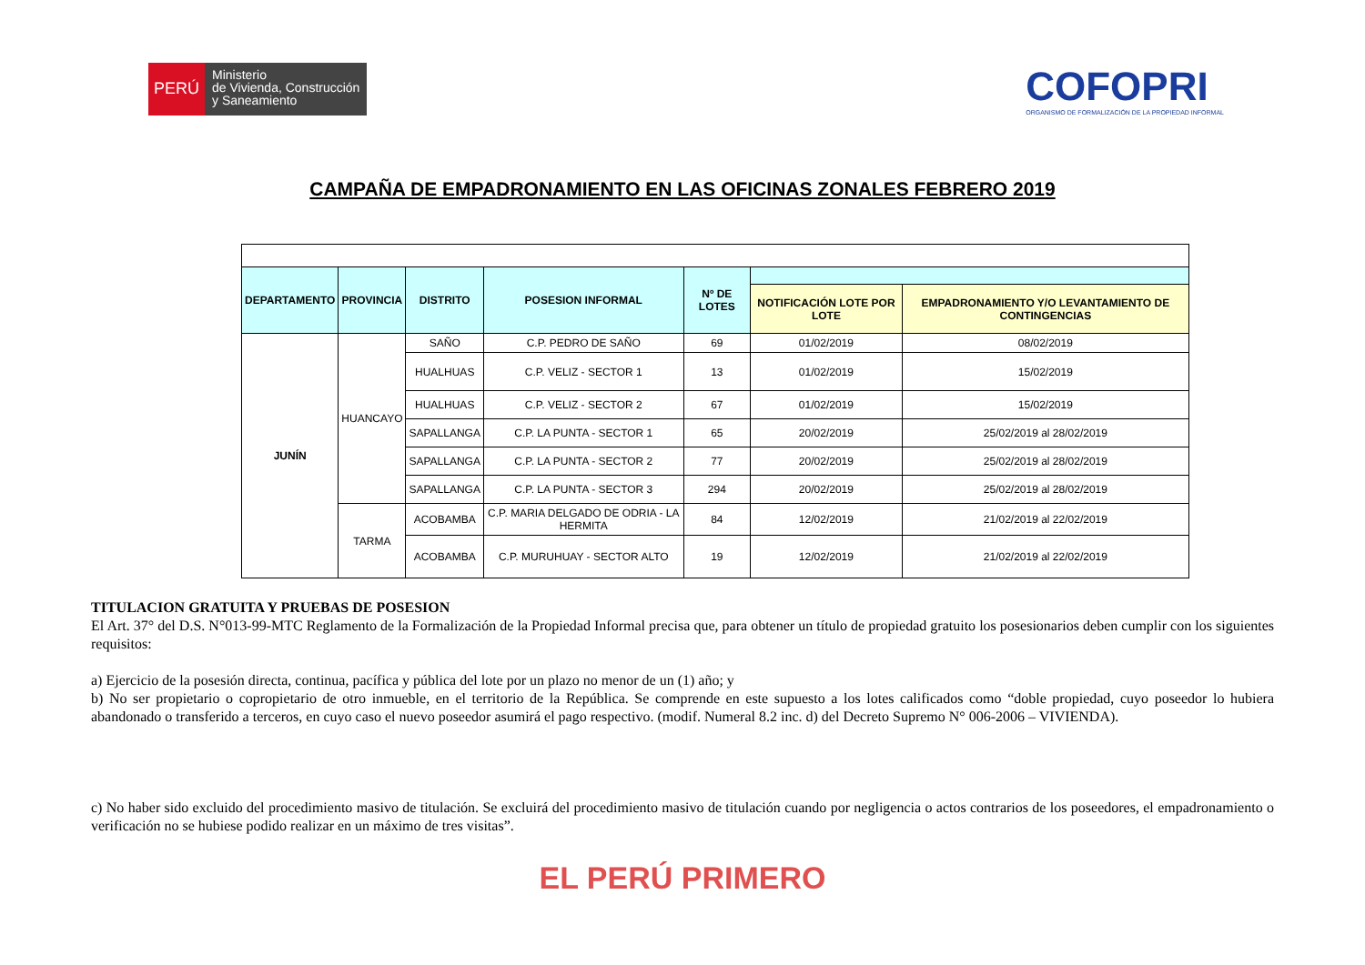PERÚ
Ministerio
de Vivienda, Construcción
y Saneamiento
COFOPRI
ORGANISMO DE FORMALIZACIÓN DE LA PROPIEDAD INFORMAL
CAMPAÑA DE EMPADRONAMIENTO EN LAS OFICINAS ZONALES FEBRERO 2019
| DEPARTAMENTO | PROVINCIA | DISTRITO | POSESION INFORMAL | Nº DE LOTES | | |
| --- | --- | --- | --- | --- | --- | --- |
| | | | | | NOTIFICACIÓN LOTE POR LOTE | EMPADRONAMIENTO Y/O LEVANTAMIENTO DE CONTINGENCIAS |
| JUNÍN | HUANCAYO | SAÑO | C.P. PEDRO DE SAÑO | 69 | 01/02/2019 | 08/02/2019 |
| | | HUALHUAS | C.P. VELIZ - SECTOR 1 | 13 | 01/02/2019 | 15/02/2019 |
| | | HUALHUAS | C.P. VELIZ - SECTOR 2 | 67 | 01/02/2019 | 15/02/2019 |
| | | SAPALLANGA | C.P. LA PUNTA - SECTOR 1 | 65 | 20/02/2019 | 25/02/2019 al 28/02/2019 |
| | | SAPALLANGA | C.P. LA PUNTA - SECTOR 2 | 77 | 20/02/2019 | 25/02/2019 al 28/02/2019 |
| | | SAPALLANGA | C.P. LA PUNTA - SECTOR 3 | 294 | 20/02/2019 | 25/02/2019 al 28/02/2019 |
| | TARMA | ACOBAMBA | C.P. MARIA DELGADO DE ODRIA - LA HERMITA | 84 | 12/02/2019 | 21/02/2019 al 22/02/2019 |
| | | ACOBAMBA | C.P. MURUHUAY - SECTOR ALTO | 19 | 12/02/2019 | 21/02/2019 al 22/02/2019 |
TITULACION GRATUITA Y PRUEBAS DE POSESION
El Art. 37° del D.S. N°013-99-MTC Reglamento de la Formalización de la Propiedad Informal precisa que, para obtener un título de propiedad gratuito los posesionarios deben cumplir con los siguientes requisitos:
a) Ejercicio de la posesión directa, continua, pacífica y pública del lote por un plazo no menor de un (1) año; y
b) No ser propietario o copropietario de otro inmueble, en el territorio de la República. Se comprende en este supuesto a los lotes calificados como “doble propiedad, cuyo poseedor lo hubiera abandonado o transferido a terceros, en cuyo caso el nuevo poseedor asumirá el pago respectivo. (modif. Numeral 8.2 inc. d) del Decreto Supremo N° 006-2006 – VIVIENDA).
c) No haber sido excluido del procedimiento masivo de titulación. Se excluirá del procedimiento masivo de titulación cuando por negligencia o actos contrarios de los poseedores, el empadronamiento o verificación no se hubiese podido realizar en un máximo de tres visitas”.
EL PERÚ PRIMERO